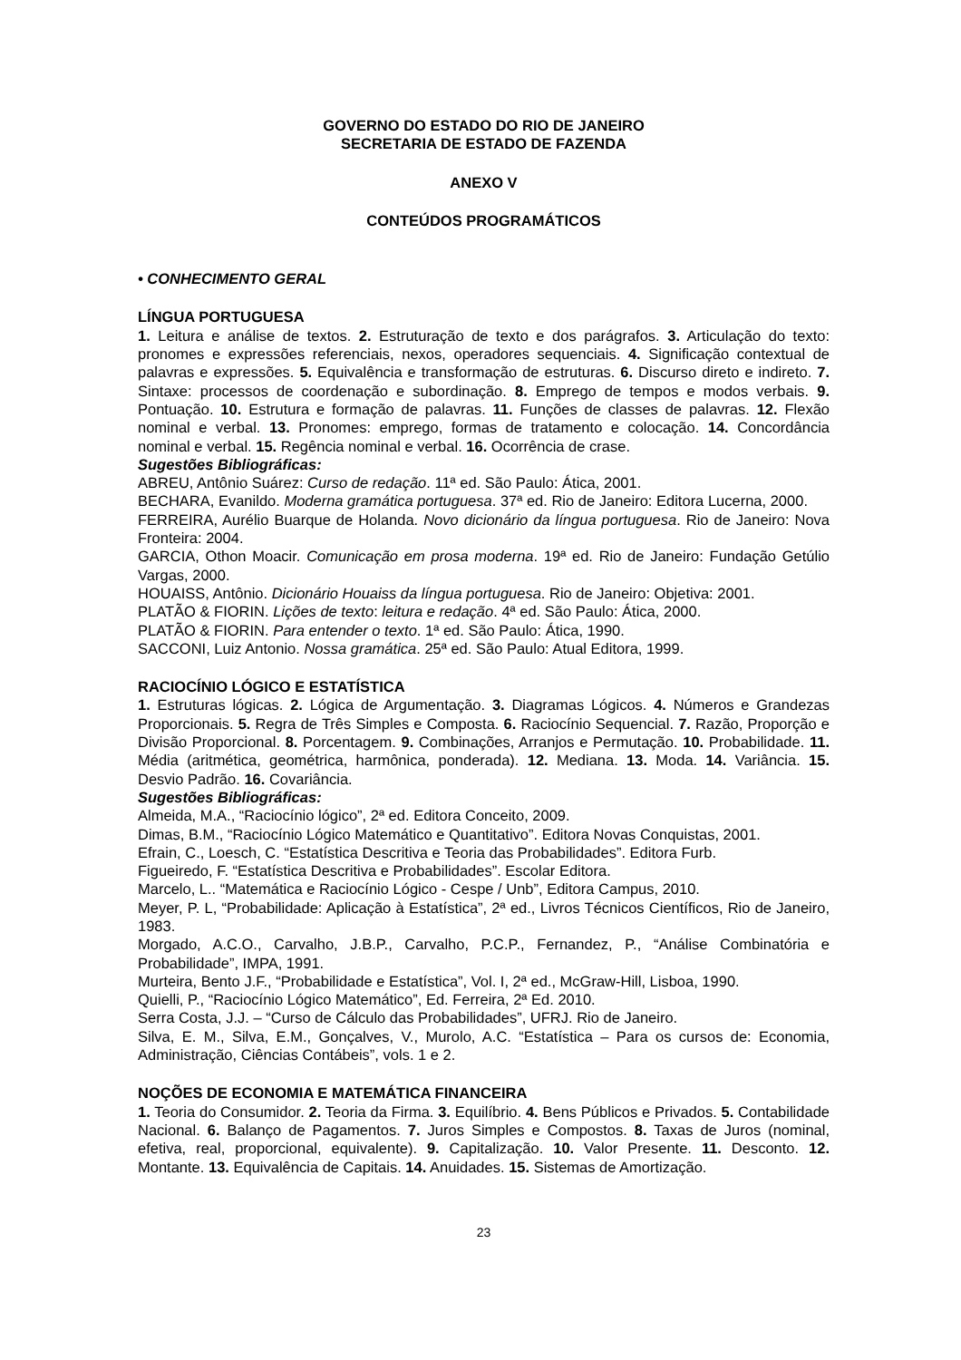GOVERNO DO ESTADO DO RIO DE JANEIRO
SECRETARIA DE ESTADO DE FAZENDA
ANEXO V
CONTEÚDOS PROGRAMÁTICOS
• CONHECIMENTO GERAL
LÍNGUA PORTUGUESA
1. Leitura e análise de textos. 2. Estruturação de texto e dos parágrafos. 3. Articulação do texto: pronomes e expressões referenciais, nexos, operadores sequenciais. 4. Significação contextual de palavras e expressões. 5. Equivalência e transformação de estruturas. 6. Discurso direto e indireto. 7. Sintaxe: processos de coordenação e subordinação. 8. Emprego de tempos e modos verbais. 9. Pontuação. 10. Estrutura e formação de palavras. 11. Funções de classes de palavras. 12. Flexão nominal e verbal. 13. Pronomes: emprego, formas de tratamento e colocação. 14. Concordância nominal e verbal. 15. Regência nominal e verbal. 16. Ocorrência de crase.
Sugestões Bibliográficas:
ABREU, Antônio Suárez: Curso de redação. 11ª ed. São Paulo: Ática, 2001.
BECHARA, Evanildo. Moderna gramática portuguesa. 37ª ed. Rio de Janeiro: Editora Lucerna, 2000.
FERREIRA, Aurélio Buarque de Holanda. Novo dicionário da língua portuguesa. Rio de Janeiro: Nova Fronteira: 2004.
GARCIA, Othon Moacir. Comunicação em prosa moderna. 19ª ed. Rio de Janeiro: Fundação Getúlio Vargas, 2000.
HOUAISS, Antônio. Dicionário Houaiss da língua portuguesa. Rio de Janeiro: Objetiva: 2001.
PLATÃO & FIORIN. Lições de texto: leitura e redação. 4ª ed. São Paulo: Ática, 2000.
PLATÃO & FIORIN. Para entender o texto. 1ª ed. São Paulo: Ática, 1990.
SACCONI, Luiz Antonio. Nossa gramática. 25ª ed. São Paulo: Atual Editora, 1999.
RACIOCÍNIO LÓGICO E ESTATÍSTICA
1. Estruturas lógicas. 2. Lógica de Argumentação. 3. Diagramas Lógicos. 4. Números e Grandezas Proporcionais. 5. Regra de Três Simples e Composta. 6. Raciocínio Sequencial. 7. Razão, Proporção e Divisão Proporcional. 8. Porcentagem. 9. Combinações, Arranjos e Permutação. 10. Probabilidade. 11. Média (aritmética, geométrica, harmônica, ponderada). 12. Mediana. 13. Moda. 14. Variância. 15. Desvio Padrão. 16. Covariância.
Sugestões Bibliográficas:
Almeida, M.A., “Raciocínio lógico”, 2ª ed. Editora Conceito, 2009.
Dimas, B.M., “Raciocínio Lógico Matemático e Quantitativo”. Editora Novas Conquistas, 2001.
Efrain, C., Loesch, C. “Estatística Descritiva e Teoria das Probabilidades”. Editora Furb.
Figueiredo, F. “Estatística Descritiva e Probabilidades”. Escolar Editora.
Marcelo, L.. “Matemática e Raciocínio Lógico - Cespe / Unb”, Editora Campus, 2010.
Meyer, P. L, “Probabilidade: Aplicação à Estatística”, 2ª ed., Livros Técnicos Científicos, Rio de Janeiro, 1983.
Morgado, A.C.O., Carvalho, J.B.P., Carvalho, P.C.P., Fernandez, P., “Análise Combinatória e Probabilidade”, IMPA, 1991.
Murteira, Bento J.F., “Probabilidade e Estatística”, Vol. I, 2ª ed., McGraw-Hill, Lisboa, 1990.
Quielli, P., “Raciocínio Lógico Matemático”, Ed. Ferreira, 2ª Ed. 2010.
Serra Costa, J.J. – “Curso de Cálculo das Probabilidades”, UFRJ. Rio de Janeiro.
Silva, E. M., Silva, E.M., Gonçalves, V., Murolo, A.C. “Estatística – Para os cursos de: Economia, Administração, Ciências Contábeis”, vols. 1 e 2.
NOÇÕES DE ECONOMIA E MATEMÁTICA FINANCEIRA
1. Teoria do Consumidor. 2. Teoria da Firma. 3. Equilíbrio. 4. Bens Públicos e Privados. 5. Contabilidade Nacional. 6. Balanço de Pagamentos. 7. Juros Simples e Compostos. 8. Taxas de Juros (nominal, efetiva, real, proporcional, equivalente). 9. Capitalização. 10. Valor Presente. 11. Desconto. 12. Montante. 13. Equivalência de Capitais. 14. Anuidades. 15. Sistemas de Amortização.
23